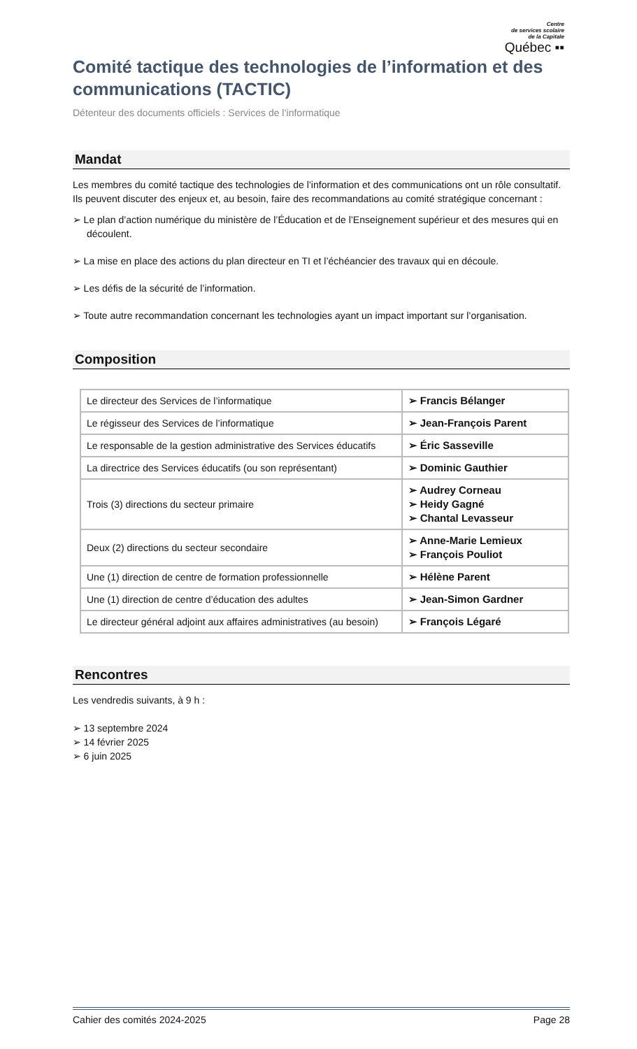Centre
de services scolaire
de la Capitale
Québec ▪▪
Comité tactique des technologies de l’information et des communications (TACTIC)
Détenteur des documents officiels : Services de l’informatique
Mandat
Les membres du comité tactique des technologies de l’information et des communications ont un rôle consultatif. Ils peuvent discuter des enjeux et, au besoin, faire des recommandations au comité stratégique concernant :
➢ Le plan d’action numérique du ministère de l’Éducation et de l’Enseignement supérieur et des mesures qui en découlent.
➢ La mise en place des actions du plan directeur en TI et l’échéancier des travaux qui en découle.
➢ Les défis de la sécurité de l’information.
➢ Toute autre recommandation concernant les technologies ayant un impact important sur l’organisation.
Composition
| Le directeur des Services de l’informatique | ➢ Francis Bélanger |
| Le régisseur des Services de l’informatique | ➢ Jean-François Parent |
| Le responsable de la gestion administrative des Services éducatifs | ➢ Éric Sasseville |
| La directrice des Services éducatifs (ou son représentant) | ➢ Dominic Gauthier |
| Trois (3) directions du secteur primaire | ➢ Audrey Corneau ➢ Heidy Gagné ➢ Chantal Levasseur |
| Deux (2) directions du secteur secondaire | ➢ Anne-Marie Lemieux ➢ François Pouliot |
| Une (1) direction de centre de formation professionnelle | ➢ Hélène Parent |
| Une (1) direction de centre d’éducation des adultes | ➢ Jean-Simon Gardner |
| Le directeur général adjoint aux affaires administratives (au besoin) | ➢ François Légaré |
Rencontres
Les vendredis suivants, à 9 h :
➢ 13 septembre 2024
➢ 14 février 2025
➢ 6 juin 2025
Cahier des comités 2024-2025 Page 28